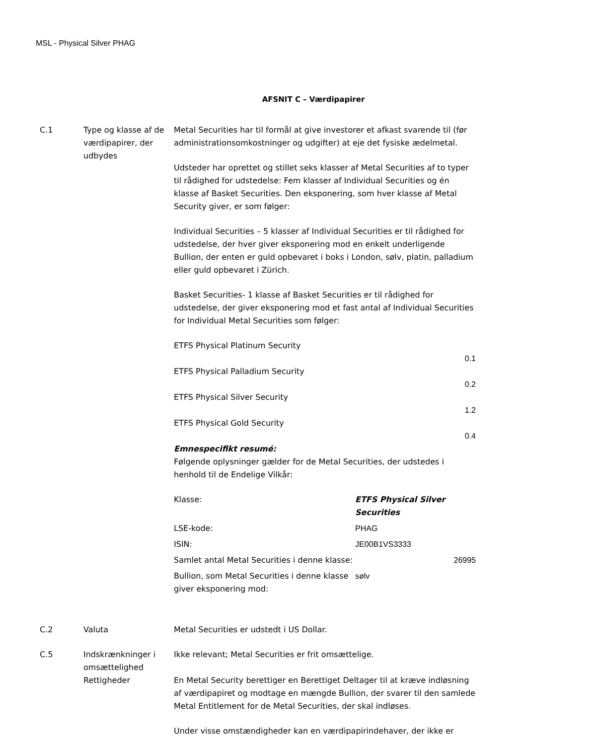MSL - Physical Silver PHAG
AFSNIT C – Værdipapirer
C.1 Type og klasse af de værdipapirer, der udbydes
Metal Securities har til formål at give investorer et afkast svarende til (før administrationsomkostninger og udgifter) at eje det fysiske ædelmetal.
Udsteder har oprettet og stillet seks klasser af Metal Securities af to typer til rådighed for udstedelse: Fem klasser af Individual Securities og én klasse af Basket Securities. Den eksponering, som hver klasse af Metal Security giver, er som følger:
Individual Securities – 5 klasser af Individual Securities er til rådighed for udstedelse, der hver giver eksponering mod en enkelt underligende Bullion, der enten er guld opbevaret i boks i London, sølv, platin, palladium eller guld opbevaret i Zürich.
Basket Securities- 1 klasse af Basket Securities er til rådighed for udstedelse, der giver eksponering mod et fast antal af Individual Securities for Individual Metal Securities som følger:
ETFS Physical Platinum Security
0.1
ETFS Physical Palladium Security
0.2
ETFS Physical Silver Security
1.2
ETFS Physical Gold Security
0.4
Emnespecifikt resumé:
Følgende oplysninger gælder for de Metal Securities, der udstedes i henhold til de Endelige Vilkår:
| Klasse: | ETFS Physical Silver Securities |
| LSE-kode: | PHAG |
| ISIN: | JE00B1VS3333 |
| Samlet antal Metal Securities i denne klasse: | 26995 |
| Bullion, som Metal Securities i denne klasse giver eksponering mod: | sølv |
C.2 Valuta Metal Securities er udstedt i US Dollar.
C.5 Indskrænkninger i omsættelighed
Ikke relevant; Metal Securities er frit omsættelige.
Rettigheder En Metal Security berettiger en Berettiget Deltager til at kræve indløsning af værdipapiret og modtage en mængde Bullion, der svarer til den samlede Metal Entitlement for de Metal Securities, der skal indløses.
Under visse omstændigheder kan en værdipapirindehaver, der ikke er